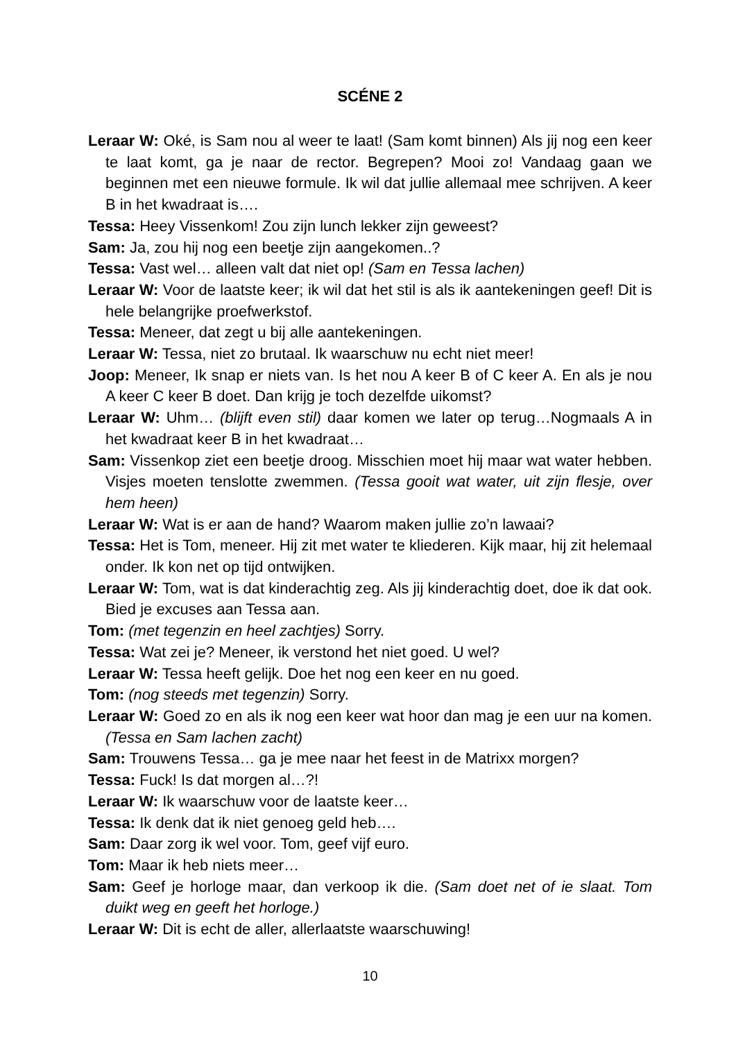SCÉNE 2
Leraar W: Oké, is Sam nou al weer te laat! (Sam komt binnen) Als jij nog een keer te laat komt, ga je naar de rector. Begrepen? Mooi zo! Vandaag gaan we beginnen met een nieuwe formule. Ik wil dat jullie allemaal mee schrijven. A keer B in het kwadraat is….
Tessa: Heey Vissenkom! Zou zijn lunch lekker zijn geweest?
Sam: Ja, zou hij nog een beetje zijn aangekomen..?
Tessa: Vast wel… alleen valt dat niet op! (Sam en Tessa lachen)
Leraar W: Voor de laatste keer; ik wil dat het stil is als ik aantekeningen geef! Dit is hele belangrijke proefwerkstof.
Tessa: Meneer, dat zegt u bij alle aantekeningen.
Leraar W: Tessa, niet zo brutaal. Ik waarschuw nu echt niet meer!
Joop: Meneer, Ik snap er niets van. Is het nou A keer B of C keer A. En als je nou A keer C keer B doet. Dan krijg je toch dezelfde uikomst?
Leraar W: Uhm… (blijft even stil) daar komen we later op terug…Nogmaals A in het kwadraat keer B in het kwadraat…
Sam: Vissenkop ziet een beetje droog. Misschien moet hij maar wat water hebben. Visjes moeten tenslotte zwemmen. (Tessa gooit wat water, uit zijn flesje, over hem heen)
Leraar W: Wat is er aan de hand? Waarom maken jullie zo’n lawaai?
Tessa: Het is Tom, meneer. Hij zit met water te kliederen. Kijk maar, hij zit helemaal onder. Ik kon net op tijd ontwijken.
Leraar W: Tom, wat is dat kinderachtig zeg. Als jij kinderachtig doet, doe ik dat ook. Bied je excuses aan Tessa aan.
Tom: (met tegenzin en heel zachtjes) Sorry.
Tessa: Wat zei je? Meneer, ik verstond het niet goed. U wel?
Leraar W: Tessa heeft gelijk. Doe het nog een keer en nu goed.
Tom: (nog steeds met tegenzin) Sorry.
Leraar W: Goed zo en als ik nog een keer wat hoor dan mag je een uur na komen. (Tessa en Sam lachen zacht)
Sam: Trouwens Tessa… ga je mee naar het feest in de Matrixx morgen?
Tessa: Fuck! Is dat morgen al…?!
Leraar W: Ik waarschuw voor de laatste keer…
Tessa: Ik denk dat ik niet genoeg geld heb….
Sam: Daar zorg ik wel voor. Tom, geef vijf euro.
Tom: Maar ik heb niets meer…
Sam: Geef je horloge maar, dan verkoop ik die. (Sam doet net of ie slaat. Tom duikt weg en geeft het horloge.)
Leraar W: Dit is echt de aller, allerlaatste waarschuwing!
10